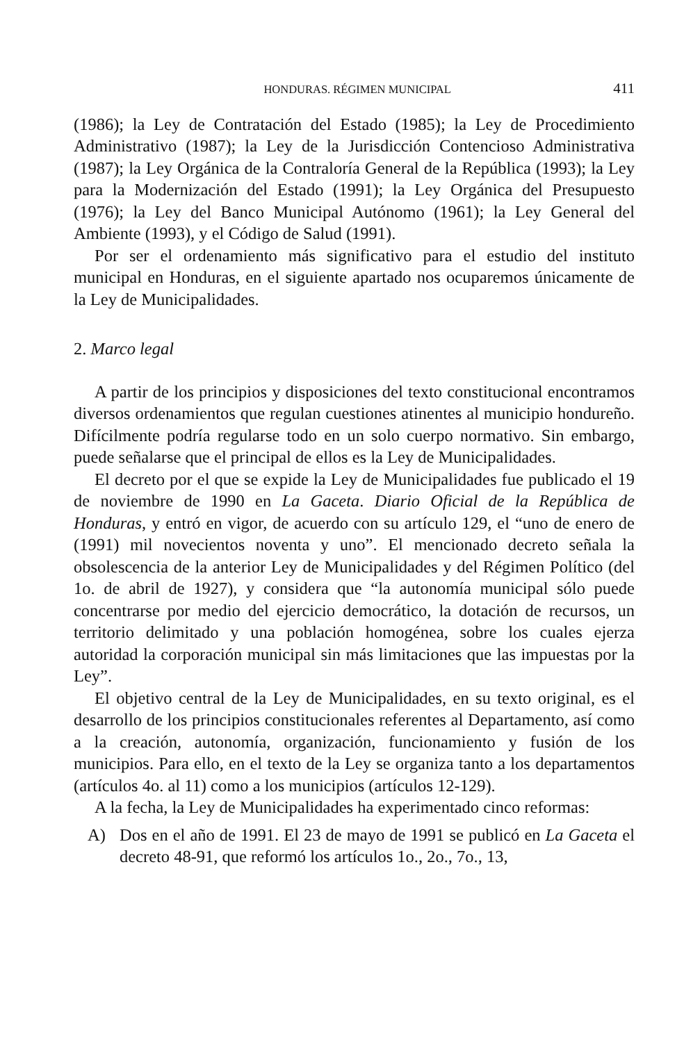HONDURAS. RÉGIMEN MUNICIPAL 411
(1986); la Ley de Contratación del Estado (1985); la Ley de Procedimiento Administrativo (1987); la Ley de la Jurisdicción Contencioso Administrativa (1987); la Ley Orgánica de la Contraloría General de la República (1993); la Ley para la Modernización del Estado (1991); la Ley Orgánica del Presupuesto (1976); la Ley del Banco Municipal Autónomo (1961); la Ley General del Ambiente (1993), y el Código de Salud (1991).
Por ser el ordenamiento más significativo para el estudio del instituto municipal en Honduras, en el siguiente apartado nos ocuparemos únicamente de la Ley de Municipalidades.
2. Marco legal
A partir de los principios y disposiciones del texto constitucional encontramos diversos ordenamientos que regulan cuestiones atinentes al municipio hondureño. Difícilmente podría regularse todo en un solo cuerpo normativo. Sin embargo, puede señalarse que el principal de ellos es la Ley de Municipalidades.
El decreto por el que se expide la Ley de Municipalidades fue publicado el 19 de noviembre de 1990 en La Gaceta. Diario Oficial de la República de Honduras, y entró en vigor, de acuerdo con su artículo 129, el “uno de enero de (1991) mil novecientos noventa y uno”. El mencionado decreto señala la obsolescencia de la anterior Ley de Municipalidades y del Régimen Político (del 1o. de abril de 1927), y considera que “la autonomía municipal sólo puede concentrarse por medio del ejercicio democrático, la dotación de recursos, un territorio delimitado y una población homogénea, sobre los cuales ejerza autoridad la corporación municipal sin más limitaciones que las impuestas por la Ley”.
El objetivo central de la Ley de Municipalidades, en su texto original, es el desarrollo de los principios constitucionales referentes al Departamento, así como a la creación, autonomía, organización, funcionamiento y fusión de los municipios. Para ello, en el texto de la Ley se organiza tanto a los departamentos (artículos 4o. al 11) como a los municipios (artículos 12-129).
A la fecha, la Ley de Municipalidades ha experimentado cinco reformas:
A) Dos en el año de 1991. El 23 de mayo de 1991 se publicó en La Gaceta el decreto 48-91, que reformó los artículos 1o., 2o., 7o., 13,